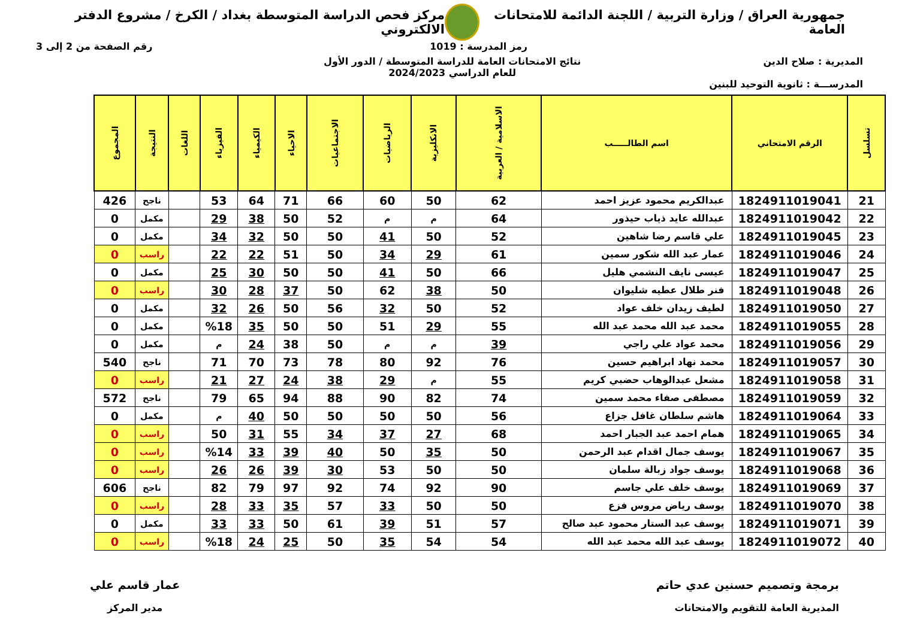جمهورية العراق / وزارة التربية / اللجنة الدائمة للامتحانات العامة
مركز فحص الدراسة المتوسطة بغداد / الكرخ / مشروع الدفتر الالكتروني
رمز المدرسة : 1019 رقم الصفحة من 2 إلى 3
المديرية : صلاح الدين نتائج الامتحانات العامة للدراسة المتوسطة / الدور الأول
للعام الدراسي 2024/2023
المدرســـة : ثانوية التوحيد للبنين
| تسلسل | الرقم الامتحاني | اسم الطالـــــب | الاسلامية / العربية | الانكليزية | الرياضيات | الاجتماعيات | الاحياء | الكيمياء | الفيزياء | اللغات | النتيجة | المجموع |
| --- | --- | --- | --- | --- | --- | --- | --- | --- | --- | --- | --- | --- |
| 21 | 1824911019041 | عبدالكريم محمود عزيز احمد | 62 | 50 | 60 | 66 | 71 | 64 | 53 | | ناجح | 426 |
| 22 | 1824911019042 | عبدالله عايد ذياب حيذور | 64 | م | م | 52 | 50 | 38 | 29 | | مكمل | 0 |
| 23 | 1824911019045 | علي قاسم رضا شاهين | 52 | 50 | 41 | 50 | 50 | 32 | 34 | | مكمل | 0 |
| 24 | 1824911019046 | عمار عبد الله شكور سمين | 61 | 29 | 34 | 50 | 51 | 22 | 22 | | راسب | 0 |
| 25 | 1824911019047 | عيسى نايف النشمي هليل | 66 | 50 | 41 | 50 | 50 | 30 | 25 | | مكمل | 0 |
| 26 | 1824911019048 | فنر طلال عطيه شليوان | 50 | 38 | 62 | 50 | 37 | 28 | 30 | | راسب | 0 |
| 27 | 1824911019050 | لطيف زيدان خلف عواد | 52 | 50 | 32 | 56 | 50 | 26 | 32 | | مكمل | 0 |
| 28 | 1824911019055 | محمد عبد الله محمد عبد الله | 55 | 29 | 51 | 50 | 50 | 35 | %18 | | مكمل | 0 |
| 29 | 1824911019056 | محمد عواد علي راجي | 39 | م | م | 50 | 38 | 24 | م | | مكمل | 0 |
| 30 | 1824911019057 | محمد نهاد ابراهيم حسين | 76 | 92 | 80 | 78 | 73 | 70 | 71 | | ناجح | 540 |
| 31 | 1824911019058 | مشعل عبدالوهاب حضبي كريم | 55 | م | 29 | 38 | 24 | 27 | 21 | | راسب | 0 |
| 32 | 1824911019059 | مصطفى صفاء محمد سمين | 74 | 82 | 90 | 88 | 94 | 65 | 79 | | ناجح | 572 |
| 33 | 1824911019064 | هاشم سلطان غافل جزاع | 56 | 50 | 50 | 50 | 50 | 40 | م | | مكمل | 0 |
| 34 | 1824911019065 | همام احمد عبد الجبار احمد | 68 | 27 | 37 | 34 | 55 | 31 | 50 | | راسب | 0 |
| 35 | 1824911019067 | يوسف جمال اقدام عبد الرحمن | 50 | 35 | 50 | 40 | 39 | 33 | %14 | | راسب | 0 |
| 36 | 1824911019068 | يوسف جواد زبالة سلمان | 50 | 50 | 53 | 30 | 39 | 26 | 26 | | راسب | 0 |
| 37 | 1824911019069 | يوسف خلف علي جاسم | 90 | 92 | 74 | 92 | 97 | 79 | 82 | | ناجح | 606 |
| 38 | 1824911019070 | يوسف رياض مروس فزع | 50 | 50 | 33 | 57 | 35 | 33 | 28 | | راسب | 0 |
| 39 | 1824911019071 | يوسف عبد الستار محمود عبد صالح | 57 | 51 | 39 | 61 | 50 | 33 | 33 | | مكمل | 0 |
| 40 | 1824911019072 | يوسف عبد الله محمد عبد الله | 54 | 54 | 35 | 50 | 25 | 24 | %18 | | راسب | 0 |
برمجة وتصميم حسنين عدي حاتم
المديرية العامة للتقويم والامتحانات
عمار قاسم علي
مدير المركز